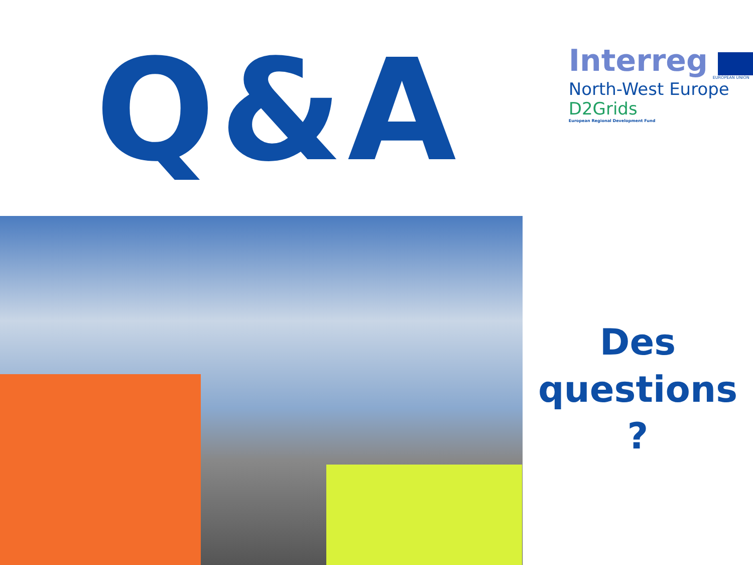Q&A
Interreg
EUROPEAN UNION
North-West Europe
D2Grids
European Regional Development Fund
Des
questions ?